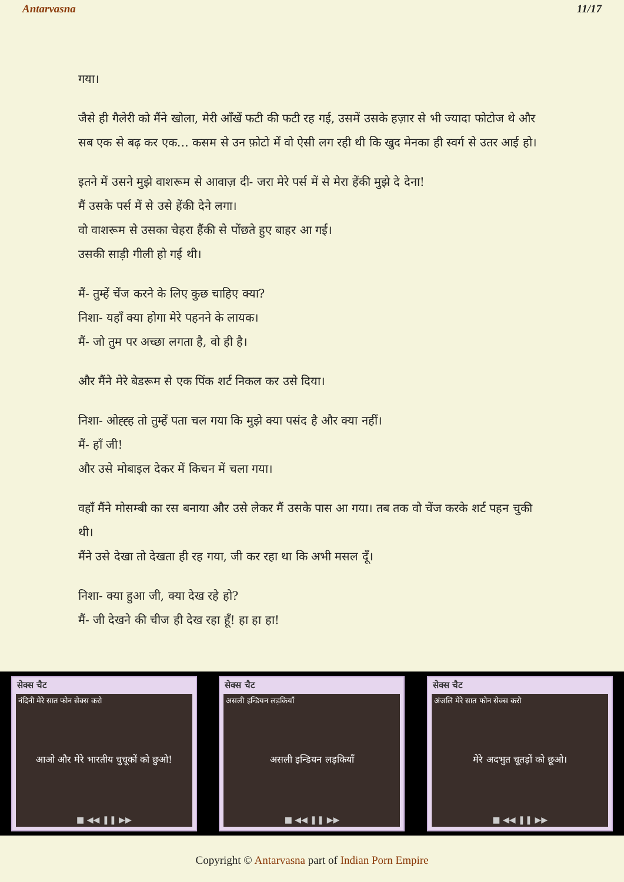Antarvasna 11/17
गया।
जैसे ही गैलेरी को मैंने खोला, मेरी आँखें फटी की फटी रह गई, उसमें उसके हज़ार से भी ज्यादा फोटोज थे और सब एक से बढ़ कर एक… कसम से उन फ़ोटो में वो ऐसी लग रही थी कि खुद मेनका ही स्वर्ग से उतर आई हो।
इतने में उसने मुझे वाशरूम से आवाज़ दी- जरा मेरे पर्स में से मेरा हेंकी मुझे दे देना!
मैं उसके पर्स में से उसे हेंकी देने लगा।
वो वाशरूम से उसका चेहरा हैंकी से पोंछते हुए बाहर आ गई।
उसकी साड़ी गीली हो गई थी।
मैं- तुम्हें चेंज करने के लिए कुछ चाहिए क्या?
निशा- यहाँ क्या होगा मेरे पहनने के लायक।
मैं- जो तुम पर अच्छा लगता है, वो ही है।
और मैंने मेरे बेडरूम से एक पिंक शर्ट निकल कर उसे दिया।
निशा- ओह्ह्ह तो तुम्हें पता चल गया कि मुझे क्या पसंद है और क्या नहीं।
मैं- हाँ जी!
और उसे मोबाइल देकर में किचन में चला गया।
वहाँ मैंने मोसम्बी का रस बनाया और उसे लेकर मैं उसके पास आ गया। तब तक वो चेंज करके शर्ट पहन चुकी थी।
मैंने उसे देखा तो देखता ही रह गया, जी कर रहा था कि अभी मसल दूँ।
निशा- क्या हुआ जी, क्या देख रहे हो?
मैं- जी देखने की चीज ही देख रहा हूँ! हा हा हा!
सेक्स चैट
नंदिनी मेरे सात फोन सेक्स करो
आओ और मेरे भारतीय चुचूकों को छुओ!
■ ◀◀ ❚❚ ▶▶
सेक्स चैट
असली इन्डियन लड़कियाँ
असली इन्डियन लड़कियाँ
■ ◀◀ ❚❚ ▶▶
सेक्स चैट
अंजलि मेरे सात फोन सेक्स करो
मेरे अदभुत चूतड़ों को छूओ।
■ ◀◀ ❚❚ ▶▶
Copyright © Antarvasna part of Indian Porn Empire